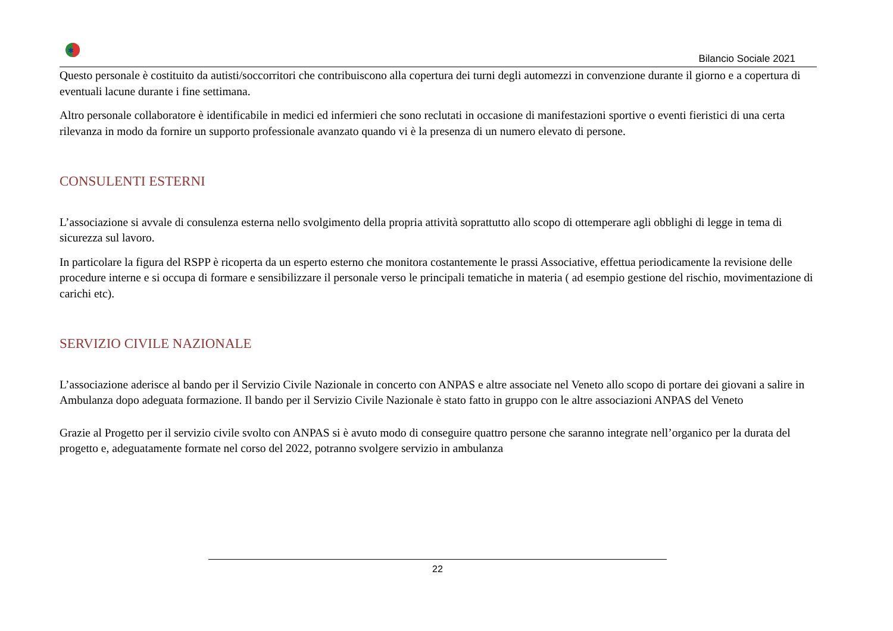✱
Bilancio Sociale 2021
Questo personale è costituito da autisti/soccorritori che contribuiscono alla copertura dei turni degli automezzi in convenzione durante il giorno e a copertura di eventuali lacune durante i fine settimana.
Altro personale collaboratore è identificabile in medici ed infermieri che sono reclutati in occasione di manifestazioni sportive o eventi fieristici di una certa rilevanza in modo da fornire un supporto professionale avanzato quando vi è la presenza di un numero elevato di persone.
CONSULENTI ESTERNI
L’associazione si avvale di consulenza esterna nello svolgimento della propria attività soprattutto allo scopo di ottemperare agli obblighi di legge in tema di sicurezza sul lavoro.
In particolare la figura del RSPP è ricoperta da un esperto esterno che monitora costantemente le prassi Associative, effettua periodicamente la revisione delle procedure interne e si occupa di formare e sensibilizzare il personale verso le principali tematiche in materia ( ad esempio gestione del rischio, movimentazione di carichi etc).
SERVIZIO CIVILE NAZIONALE
L’associazione aderisce al bando per il Servizio Civile Nazionale in concerto con ANPAS e altre associate nel Veneto allo scopo di portare dei giovani a salire in Ambulanza dopo adeguata formazione. Il bando per il Servizio Civile Nazionale è stato fatto in gruppo con le altre associazioni ANPAS del Veneto
Grazie al Progetto per il servizio civile svolto con ANPAS si è avuto modo di conseguire quattro persone che saranno integrate nell’organico per la durata del progetto e, adeguatamente formate nel corso del 2022, potranno svolgere servizio in ambulanza
22